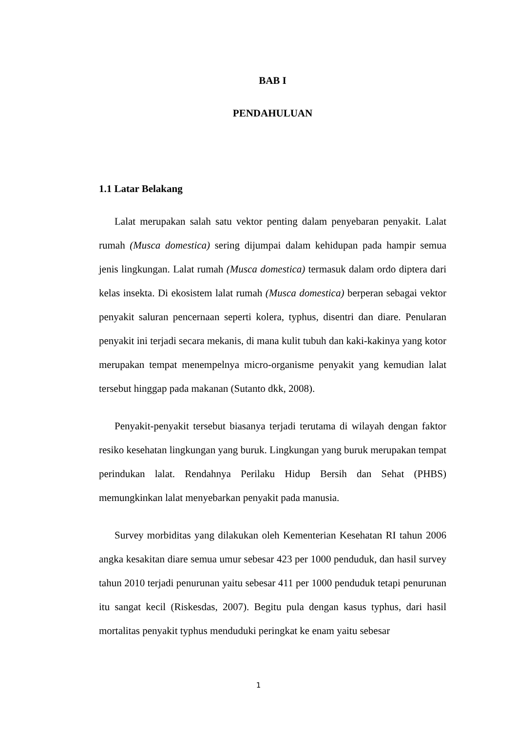BAB I
PENDAHULUAN
1.1 Latar Belakang
Lalat merupakan salah satu vektor penting dalam penyebaran penyakit. Lalat rumah (Musca domestica) sering dijumpai dalam kehidupan pada hampir semua jenis lingkungan. Lalat rumah (Musca domestica) termasuk dalam ordo diptera dari kelas insekta. Di ekosistem lalat rumah (Musca domestica) berperan sebagai vektor penyakit saluran pencernaan seperti kolera, typhus, disentri dan diare. Penularan penyakit ini terjadi secara mekanis, di mana kulit tubuh dan kaki-kakinya yang kotor merupakan tempat menempelnya micro-organisme penyakit yang kemudian lalat tersebut hinggap pada makanan (Sutanto dkk, 2008).
Penyakit-penyakit tersebut biasanya terjadi terutama di wilayah dengan faktor resiko kesehatan lingkungan yang buruk. Lingkungan yang buruk merupakan tempat perindukan lalat. Rendahnya Perilaku Hidup Bersih dan Sehat (PHBS) memungkinkan lalat menyebarkan penyakit pada manusia.
Survey morbiditas yang dilakukan oleh Kementerian Kesehatan RI tahun 2006 angka kesakitan diare semua umur sebesar 423 per 1000 penduduk, dan hasil survey tahun 2010 terjadi penurunan yaitu sebesar 411 per 1000 penduduk tetapi penurunan itu sangat kecil (Riskesdas, 2007). Begitu pula dengan kasus typhus, dari hasil mortalitas penyakit typhus menduduki peringkat ke enam yaitu sebesar
1